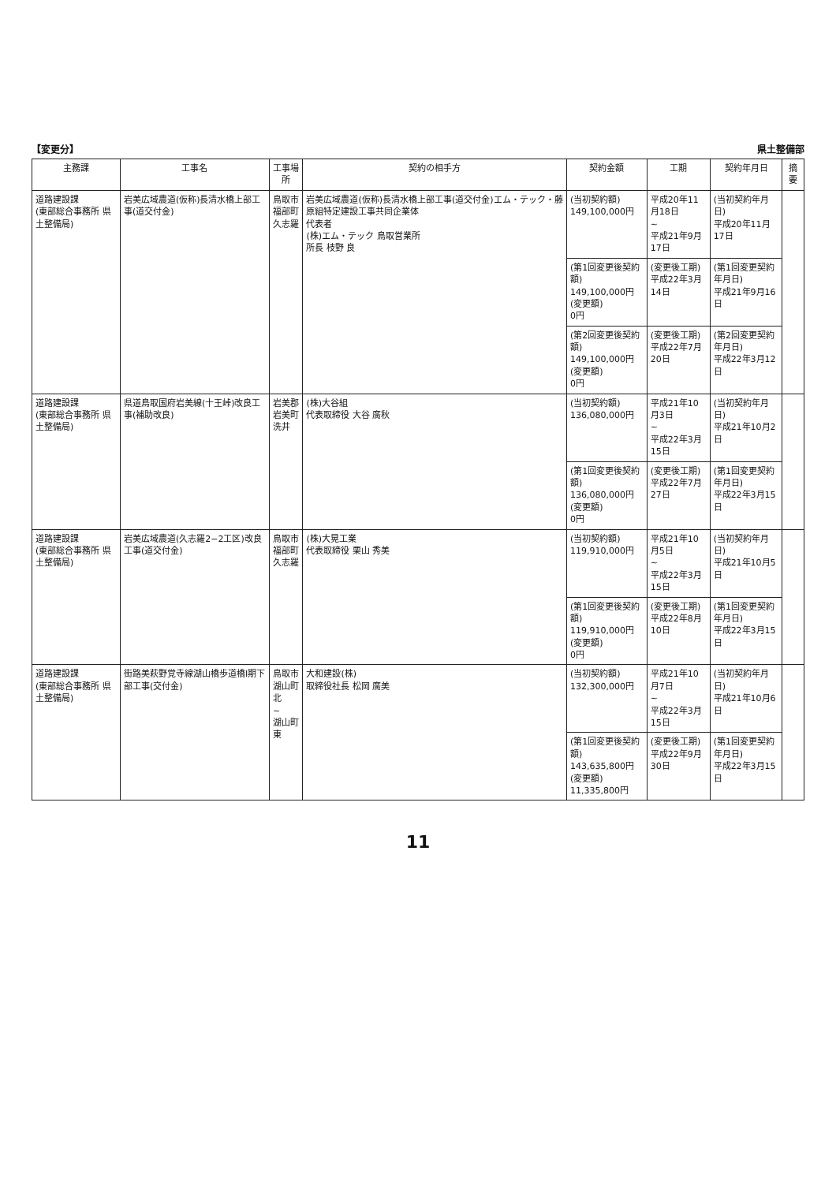【変更分】 県土整備部
| 主務課 | 工事名 | 工事場所 | 契約の相手方 | 契約金額 | 工期 | 契約年月日 | 摘要 |
| --- | --- | --- | --- | --- | --- | --- | --- |
| 道路建設課 (東部総合事務所 県土整備局) | 岩美広域農道(仮称)長清水橋上部工事(道交付金) | 鳥取市 福部町 久志羅 | 岩美広域農道(仮称)長清水橋上部工事(道交付金)エム・テック・藤原組特定建設工事共同企業体 代表者 (株)エム・テック 鳥取営業所 所長 枝野 良 | (当初契約額) 149,100,000円 | 平成20年11月18日 ~ 平成21年9月17日 | (当初契約年月日) 平成20年11月17日 | |
| | | | | (第1回変更後契約額) 149,100,000円 (変更額) 0円 | (変更後工期) 平成22年3月14日 | (第1回変更契約年月日) 平成21年9月16日 | |
| | | | | (第2回変更後契約額) 149,100,000円 (変更額) 0円 | (変更後工期) 平成22年7月20日 | (第2回変更契約年月日) 平成22年3月12日 | |
| 道路建設課 (東部総合事務所 県土整備局) | 県道鳥取国府岩美線(十王峠)改良工事(補助改良) | 岩美郡 岩美町 洗井 | (株)大谷組 代表取締役 大谷 廣秋 | (当初契約額) 136,080,000円 | 平成21年10月3日 ~ 平成22年3月15日 | (当初契約年月日) 平成21年10月2日 | |
| | | | | (第1回変更後契約額) 136,080,000円 (変更額) 0円 | (変更後工期) 平成22年7月27日 | (第1回変更契約年月日) 平成22年3月15日 | |
| 道路建設課 (東部総合事務所 県土整備局) | 岩美広域農道(久志羅2−2工区)改良工事(道交付金) | 鳥取市 福部町 久志羅 | (株)大晃工業 代表取締役 栗山 秀美 | (当初契約額) 119,910,000円 | 平成21年10月5日 ~ 平成22年3月15日 | (当初契約年月日) 平成21年10月5日 | |
| | | | | (第1回変更後契約額) 119,910,000円 (変更額) 0円 | (変更後工期) 平成22年8月10日 | (第1回変更契約年月日) 平成22年3月15日 | |
| 道路建設課 (東部総合事務所 県土整備局) | 街路美萩野覚寺線湖山橋歩道橋Ⅰ期下部工事(交付金) | 鳥取市 湖山町北 ~ 湖山町東 | 大和建設(株) 取締役社長 松岡 廣美 | (当初契約額) 132,300,000円 | 平成21年10月7日 ~ 平成22年3月15日 | (当初契約年月日) 平成21年10月6日 | |
| | | | | (第1回変更後契約額) 143,635,800円 (変更額) 11,335,800円 | (変更後工期) 平成22年9月30日 | (第1回変更契約年月日) 平成22年3月15日 | |
11